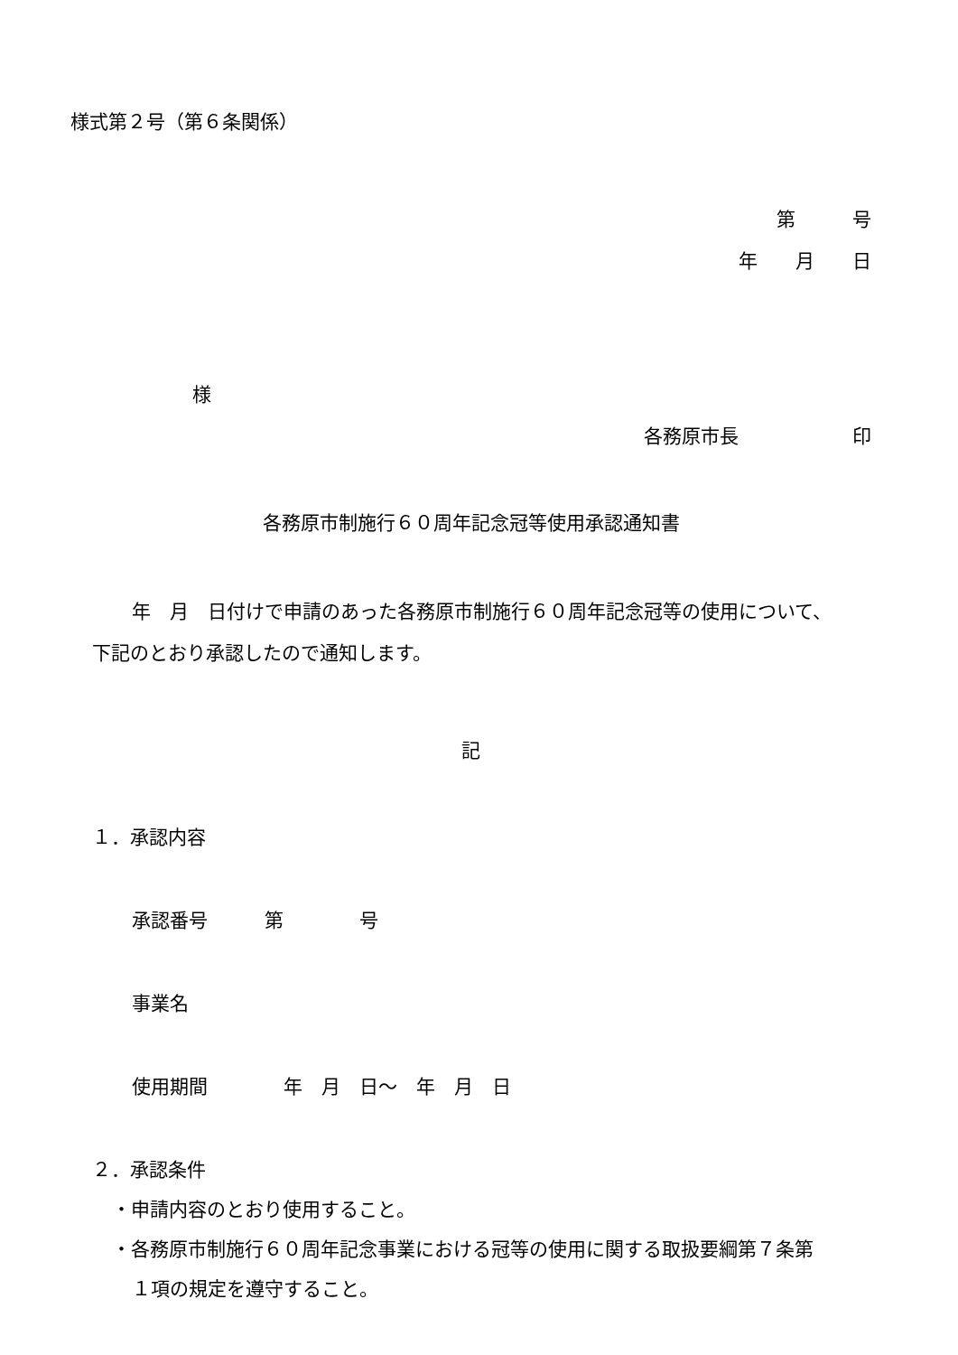様式第２号（第６条関係）
第　　　号
年　　月　　日
様
各務原市長　　　　　　印
各務原市制施行６０周年記念冠等使用承認通知書
年　月　日付けで申請のあった各務原市制施行６０周年記念冠等の使用について、
下記のとおり承認したので通知します。
記
１．承認内容
承認番号　　　第　　　　号
事業名
使用期間　　　　年　月　日～　年　月　日
２．承認条件
・申請内容のとおり使用すること。
・各務原市制施行６０周年記念事業における冠等の使用に関する取扱要綱第７条第
１項の規定を遵守すること。